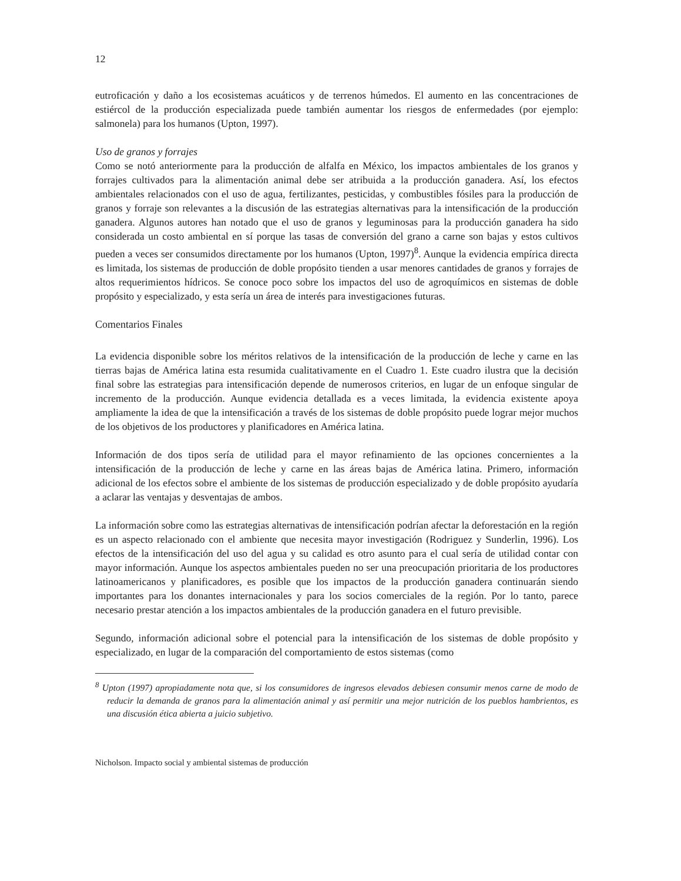12
eutroficación y daño a los ecosistemas acuáticos y de terrenos húmedos. El aumento en las concentraciones de estiércol de la producción especializada puede también aumentar los riesgos de enfermedades (por ejemplo: salmonela) para los humanos (Upton, 1997).
Uso de granos y forrajes
Como se notó anteriormente para la producción de alfalfa en México, los impactos ambientales de los granos y forrajes cultivados para la alimentación animal debe ser atribuida a la producción ganadera. Así, los efectos ambientales relacionados con el uso de agua, fertilizantes, pesticidas, y combustibles fósiles para la producción de granos y forraje son relevantes a la discusión de las estrategias alternativas para la intensificación de la producción ganadera. Algunos autores han notado que el uso de granos y leguminosas para la producción ganadera ha sido considerada un costo ambiental en sí porque las tasas de conversión del grano a carne son bajas y estos cultivos pueden a veces ser consumidos directamente por los humanos (Upton, 1997)<sup>8</sup>. Aunque la evidencia empírica directa es limitada, los sistemas de producción de doble propósito tienden a usar menores cantidades de granos y forrajes de altos requerimientos hídricos. Se conoce poco sobre los impactos del uso de agroquímicos en sistemas de doble propósito y especializado, y esta sería un área de interés para investigaciones futuras.
Comentarios Finales
La evidencia disponible sobre los méritos relativos de la intensificación de la producción de leche y carne en las tierras bajas de América latina esta resumida cualitativamente en el Cuadro 1. Este cuadro ilustra que la decisión final sobre las estrategias para intensificación depende de numerosos criterios, en lugar de un enfoque singular de incremento de la producción. Aunque evidencia detallada es a veces limitada, la evidencia existente apoya ampliamente la idea de que la intensificación a través de los sistemas de doble propósito puede lograr mejor muchos de los objetivos de los productores y planificadores en América latina.
Información de dos tipos sería de utilidad para el mayor refinamiento de las opciones concernientes a la intensificación de la producción de leche y carne en las áreas bajas de América latina. Primero, información adicional de los efectos sobre el ambiente de los sistemas de producción especializado y de doble propósito ayudaría a aclarar las ventajas y desventajas de ambos.
La información sobre como las estrategias alternativas de intensificación podrían afectar la deforestación en la región es un aspecto relacionado con el ambiente que necesita mayor investigación (Rodriguez y Sunderlin, 1996). Los efectos de la intensificación del uso del agua y su calidad es otro asunto para el cual sería de utilidad contar con mayor información. Aunque los aspectos ambientales pueden no ser una preocupación prioritaria de los productores latinoamericanos y planificadores, es posible que los impactos de la producción ganadera continuarán siendo importantes para los donantes internacionales y para los socios comerciales de la región. Por lo tanto, parece necesario prestar atención a los impactos ambientales de la producción ganadera en el futuro previsible.
Segundo, información adicional sobre el potencial para la intensificación de los sistemas de doble propósito y especializado, en lugar de la comparación del comportamiento de estos sistemas (como
<sup>8</sup> Upton (1997) apropiadamente nota que, si los consumidores de ingresos elevados debiesen consumir menos carne de modo de reducir la demanda de granos para la alimentación animal y así permitir una mejor nutrición de los pueblos hambrientos, es una discusión ética abierta a juicio subjetivo.
Nicholson. Impacto social y ambiental sistemas de producción